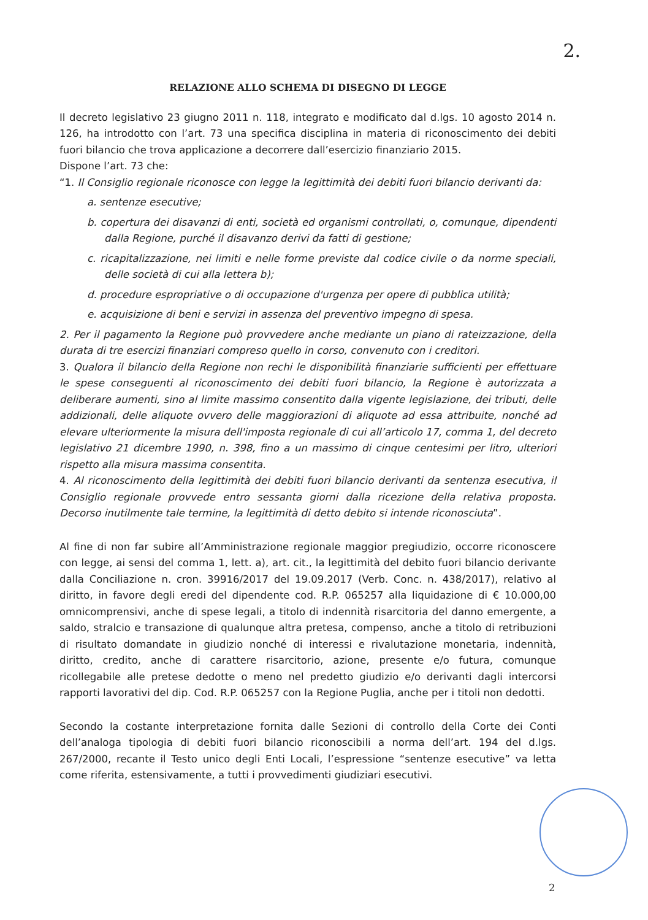2.
RELAZIONE ALLO SCHEMA DI DISEGNO DI LEGGE
Il decreto legislativo 23 giugno 2011 n. 118, integrato e modificato dal d.lgs. 10 agosto 2014 n. 126, ha introdotto con l’art. 73 una specifica disciplina in materia di riconoscimento dei debiti fuori bilancio che trova applicazione a decorrere dall’esercizio finanziario 2015.
Dispone l’art. 73 che:
“1. Il Consiglio regionale riconosce con legge la legittimità dei debiti fuori bilancio derivanti da:
a. sentenze esecutive;
b. copertura dei disavanzi di enti, società ed organismi controllati, o, comunque, dipendenti dalla Regione, purché il disavanzo derivi da fatti di gestione;
c. ricapitalizzazione, nei limiti e nelle forme previste dal codice civile o da norme speciali, delle società di cui alla lettera b);
d. procedure espropriative o di occupazione d'urgenza per opere di pubblica utilità;
e. acquisizione di beni e servizi in assenza del preventivo impegno di spesa.
2. Per il pagamento la Regione può provvedere anche mediante un piano di rateizzazione, della durata di tre esercizi finanziari compreso quello in corso, convenuto con i creditori.
3. Qualora il bilancio della Regione non rechi le disponibilità finanziarie sufficienti per effettuare le spese conseguenti al riconoscimento dei debiti fuori bilancio, la Regione è autorizzata a deliberare aumenti, sino al limite massimo consentito dalla vigente legislazione, dei tributi, delle addizionali, delle aliquote ovvero delle maggiorazioni di aliquote ad essa attribuite, nonché ad elevare ulteriormente la misura dell'imposta regionale di cui all’articolo 17, comma 1, del decreto legislativo 21 dicembre 1990, n. 398, fino a un massimo di cinque centesimi per litro, ulteriori rispetto alla misura massima consentita.
4. Al riconoscimento della legittimità dei debiti fuori bilancio derivanti da sentenza esecutiva, il Consiglio regionale provvede entro sessanta giorni dalla ricezione della relativa proposta. Decorso inutilmente tale termine, la legittimità di detto debito si intende riconosciuta”.
Al fine di non far subire all’Amministrazione regionale maggior pregiudizio, occorre riconoscere con legge, ai sensi del comma 1, lett. a), art. cit., la legittimità del debito fuori bilancio derivante dalla Conciliazione n. cron. 39916/2017 del 19.09.2017 (Verb. Conc. n. 438/2017), relativo al diritto, in favore degli eredi del dipendente cod. R.P. 065257 alla liquidazione di € 10.000,00 omnicomprensivi, anche di spese legali, a titolo di indennità risarcitoria del danno emergente, a saldo, stralcio e transazione di qualunque altra pretesa, compenso, anche a titolo di retribuzioni di risultato domandate in giudizio nonché di interessi e rivalutazione monetaria, indennità, diritto, credito, anche di carattere risarcitorio, azione, presente e/o futura, comunque ricollegabile alle pretese dedotte o meno nel predetto giudizio e/o derivanti dagli intercorsi rapporti lavorativi del dip. Cod. R.P. 065257 con la Regione Puglia, anche per i titoli non dedotti.
Secondo la costante interpretazione fornita dalle Sezioni di controllo della Corte dei Conti dell’analoga tipologia di debiti fuori bilancio riconoscibili a norma dell’art. 194 del d.lgs. 267/2000, recante il Testo unico degli Enti Locali, l’espressione “sentenze esecutive” va letta come riferita, estensivamente, a tutti i provvedimenti giudiziari esecutivi.
2